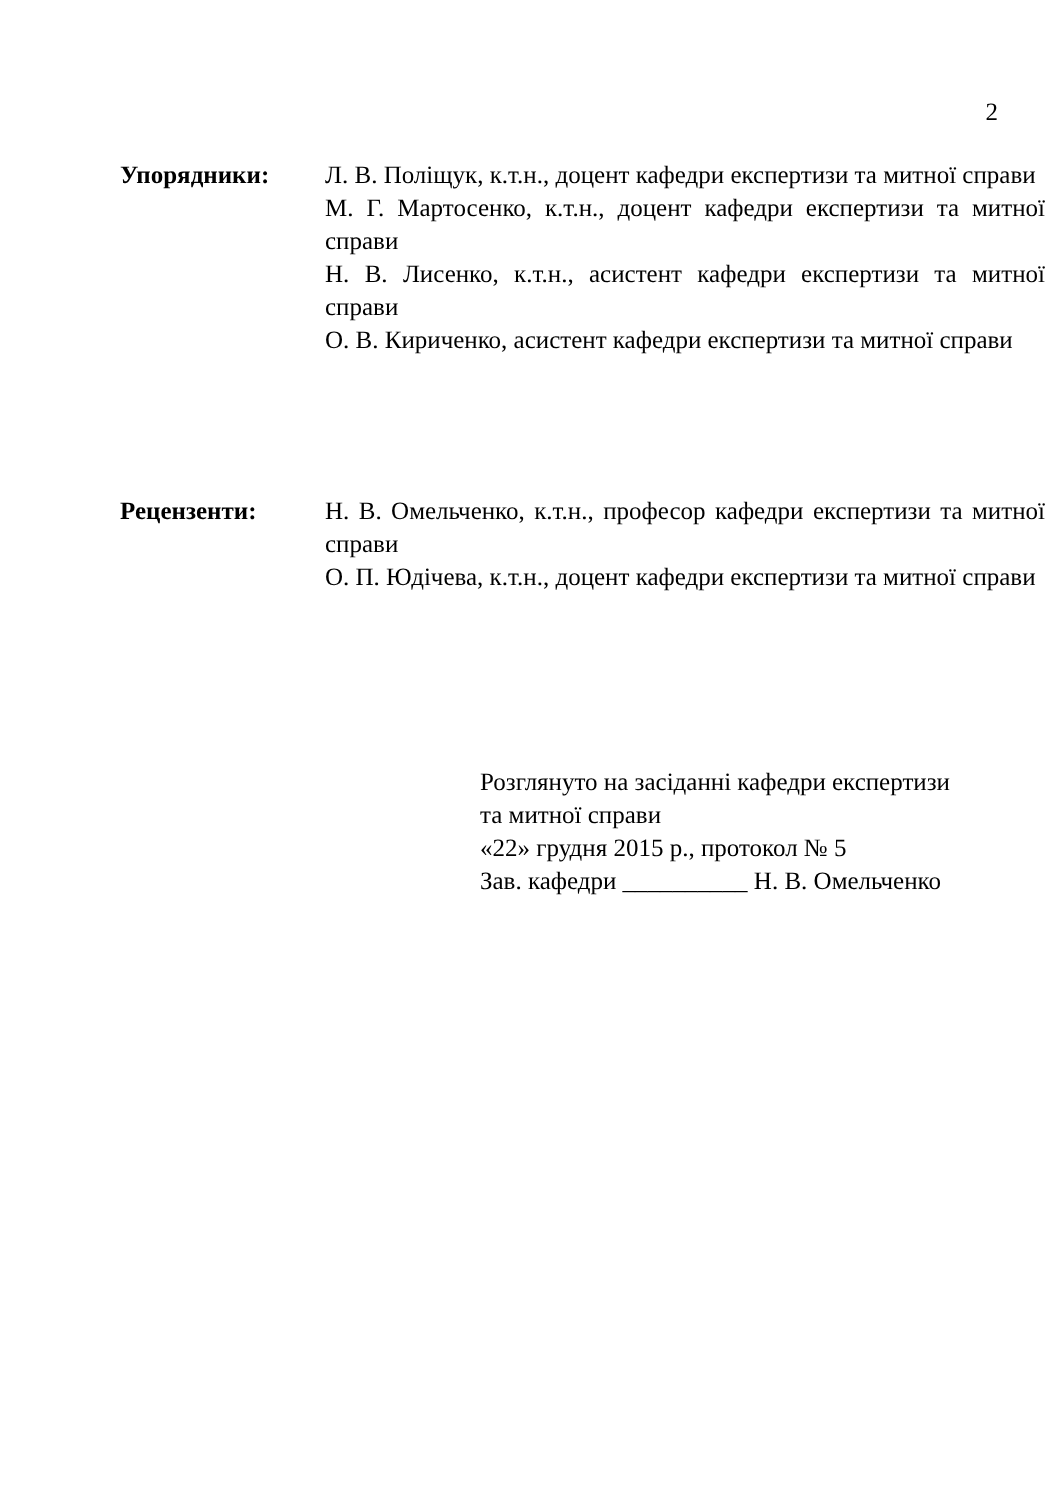2
Упорядники: Л. В. Поліщук, к.т.н., доцент кафедри експертизи та митної справи
М. Г. Мартосенко, к.т.н., доцент кафедри експертизи та митної справи
Н. В. Лисенко, к.т.н., асистент кафедри експертизи та митної справи
О. В. Кириченко, асистент кафедри експертизи та митної справи
Рецензенти: Н. В. Омельченко, к.т.н., професор кафедри експертизи та митної справи
О. П. Юдічева, к.т.н., доцент кафедри експертизи та митної справи
Розглянуто на засіданні кафедри експертизи
та митної справи
«22» грудня 2015 р., протокол № 5
Зав. кафедри __________ Н. В. Омельченко